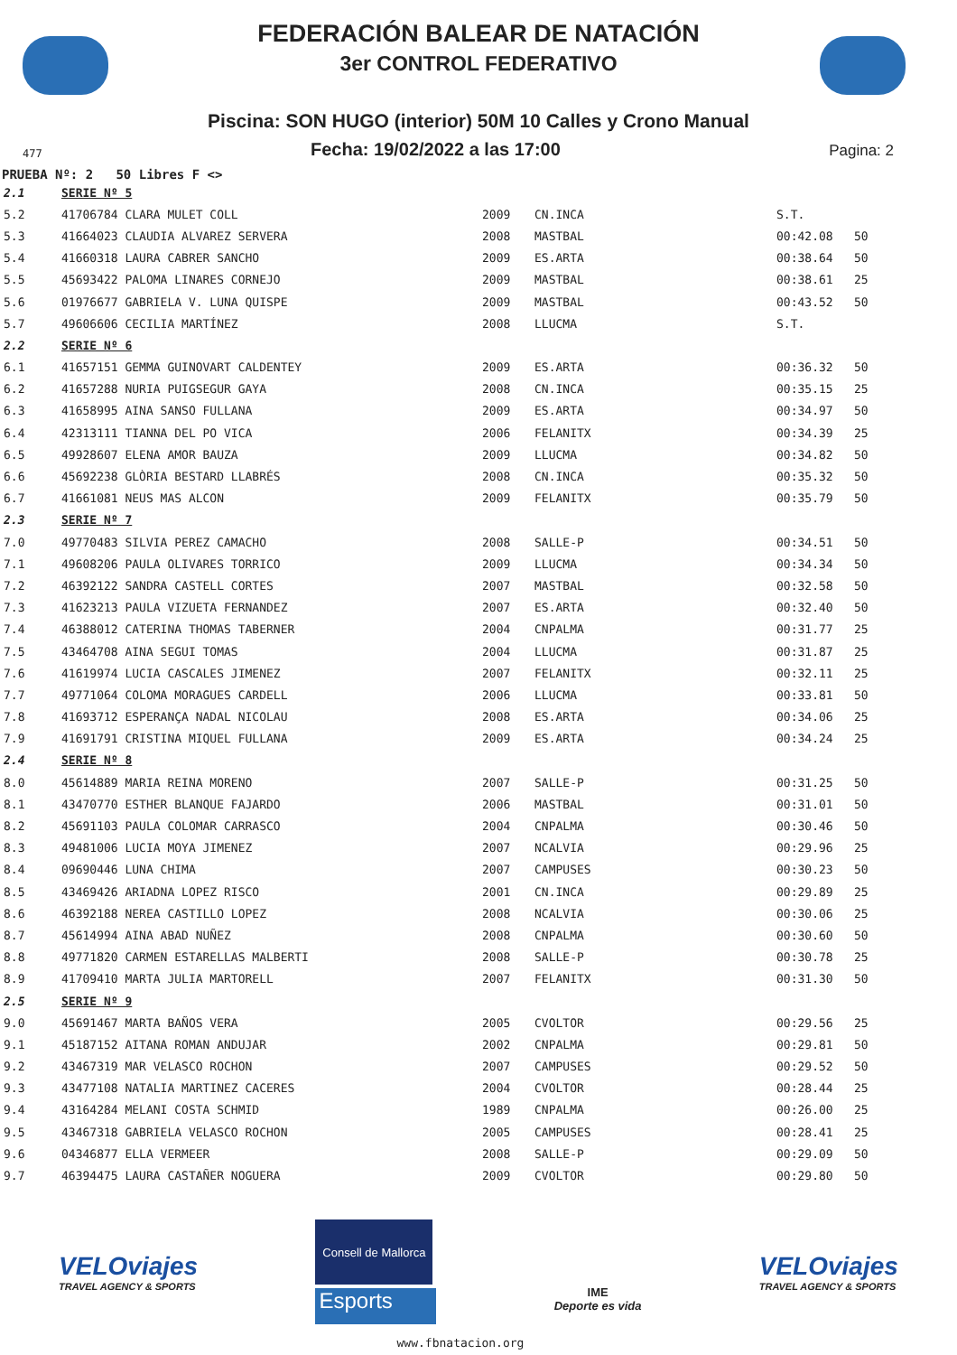FEDERACIÓN BALEAR DE NATACIÓN
3er CONTROL FEDERATIVO
Piscina: SON HUGO (interior) 50M 10 Calles y Crono Manual
477 Fecha: 19/02/2022 a las 17:00 Pagina: 2
PRUEBA Nº: 2 50 Libres F <>
| 2.1 | SERIE Nº 5 | | | | |
| 5.2 | 41706784 CLARA MULET COLL | 2009 | CN.INCA | S.T. | |
| 5.3 | 41664023 CLAUDIA ALVAREZ SERVERA | 2008 | MASTBAL | 00:42.08 | 50 |
| 5.4 | 41660318 LAURA CABRER SANCHO | 2009 | ES.ARTA | 00:38.64 | 50 |
| 5.5 | 45693422 PALOMA LINARES CORNEJO | 2009 | MASTBAL | 00:38.61 | 25 |
| 5.6 | 01976677 GABRIELA V. LUNA QUISPE | 2009 | MASTBAL | 00:43.52 | 50 |
| 5.7 | 49606606 CECILIA MARTÍNEZ | 2008 | LLUCMA | S.T. | |
| 2.2 | SERIE Nº 6 | | | | |
| 6.1 | 41657151 GEMMA GUINOVART CALDENTEY | 2009 | ES.ARTA | 00:36.32 | 50 |
| 6.2 | 41657288 NURIA PUIGSEGUR GAYA | 2008 | CN.INCA | 00:35.15 | 25 |
| 6.3 | 41658995 AINA SANSO FULLANA | 2009 | ES.ARTA | 00:34.97 | 50 |
| 6.4 | 42313111 TIANNA DEL PO VICA | 2006 | FELANITX | 00:34.39 | 25 |
| 6.5 | 49928607 ELENA AMOR BAUZA | 2009 | LLUCMA | 00:34.82 | 50 |
| 6.6 | 45692238 GLÒRIA BESTARD LLABRÉS | 2008 | CN.INCA | 00:35.32 | 50 |
| 6.7 | 41661081 NEUS MAS ALCON | 2009 | FELANITX | 00:35.79 | 50 |
| 2.3 | SERIE Nº 7 | | | | |
| 7.0 | 49770483 SILVIA PEREZ CAMACHO | 2008 | SALLE-P | 00:34.51 | 50 |
| 7.1 | 49608206 PAULA OLIVARES TORRICO | 2009 | LLUCMA | 00:34.34 | 50 |
| 7.2 | 46392122 SANDRA CASTELL CORTES | 2007 | MASTBAL | 00:32.58 | 50 |
| 7.3 | 41623213 PAULA VIZUETA FERNANDEZ | 2007 | ES.ARTA | 00:32.40 | 50 |
| 7.4 | 46388012 CATERINA THOMAS TABERNER | 2004 | CNPALMA | 00:31.77 | 25 |
| 7.5 | 43464708 AINA SEGUI TOMAS | 2004 | LLUCMA | 00:31.87 | 25 |
| 7.6 | 41619974 LUCIA CASCALES JIMENEZ | 2007 | FELANITX | 00:32.11 | 25 |
| 7.7 | 49771064 COLOMA MORAGUES CARDELL | 2006 | LLUCMA | 00:33.81 | 50 |
| 7.8 | 41693712 ESPERANÇA NADAL NICOLAU | 2008 | ES.ARTA | 00:34.06 | 25 |
| 7.9 | 41691791 CRISTINA MIQUEL FULLANA | 2009 | ES.ARTA | 00:34.24 | 25 |
| 2.4 | SERIE Nº 8 | | | | |
| 8.0 | 45614889 MARIA REINA MORENO | 2007 | SALLE-P | 00:31.25 | 50 |
| 8.1 | 43470770 ESTHER BLANQUE FAJARDO | 2006 | MASTBAL | 00:31.01 | 50 |
| 8.2 | 45691103 PAULA COLOMAR CARRASCO | 2004 | CNPALMA | 00:30.46 | 50 |
| 8.3 | 49481006 LUCIA MOYA JIMENEZ | 2007 | NCALVIA | 00:29.96 | 25 |
| 8.4 | 09690446 LUNA CHIMA | 2007 | CAMPUSES | 00:30.23 | 50 |
| 8.5 | 43469426 ARIADNA LOPEZ RISCO | 2001 | CN.INCA | 00:29.89 | 25 |
| 8.6 | 46392188 NEREA CASTILLO LOPEZ | 2008 | NCALVIA | 00:30.06 | 25 |
| 8.7 | 45614994 AINA ABAD NUÑEZ | 2008 | CNPALMA | 00:30.60 | 50 |
| 8.8 | 49771820 CARMEN ESTARELLAS MALBERTI | 2008 | SALLE-P | 00:30.78 | 25 |
| 8.9 | 41709410 MARTA JULIA MARTORELL | 2007 | FELANITX | 00:31.30 | 50 |
| 2.5 | SERIE Nº 9 | | | | |
| 9.0 | 45691467 MARTA BAÑOS VERA | 2005 | CVOLTOR | 00:29.56 | 25 |
| 9.1 | 45187152 AITANA ROMAN ANDUJAR | 2002 | CNPALMA | 00:29.81 | 50 |
| 9.2 | 43467319 MAR VELASCO ROCHON | 2007 | CAMPUSES | 00:29.52 | 50 |
| 9.3 | 43477108 NATALIA MARTINEZ CACERES | 2004 | CVOLTOR | 00:28.44 | 25 |
| 9.4 | 43164284 MELANI COSTA SCHMID | 1989 | CNPALMA | 00:26.00 | 25 |
| 9.5 | 43467318 GABRIELA VELASCO ROCHON | 2005 | CAMPUSES | 00:28.41 | 25 |
| 9.6 | 04346877 ELLA VERMEER | 2008 | SALLE-P | 00:29.09 | 50 |
| 9.7 | 46394475 LAURA CASTAÑER NOGUERA | 2009 | CVOLTOR | 00:29.80 | 50 |
VELOviajes
TRAVEL AGENCY & SPORTS
Consell de Mallorca
Esports
IME
Deporte es vida
VELOviajes
TRAVEL AGENCY & SPORTS
www.fbnatacion.org